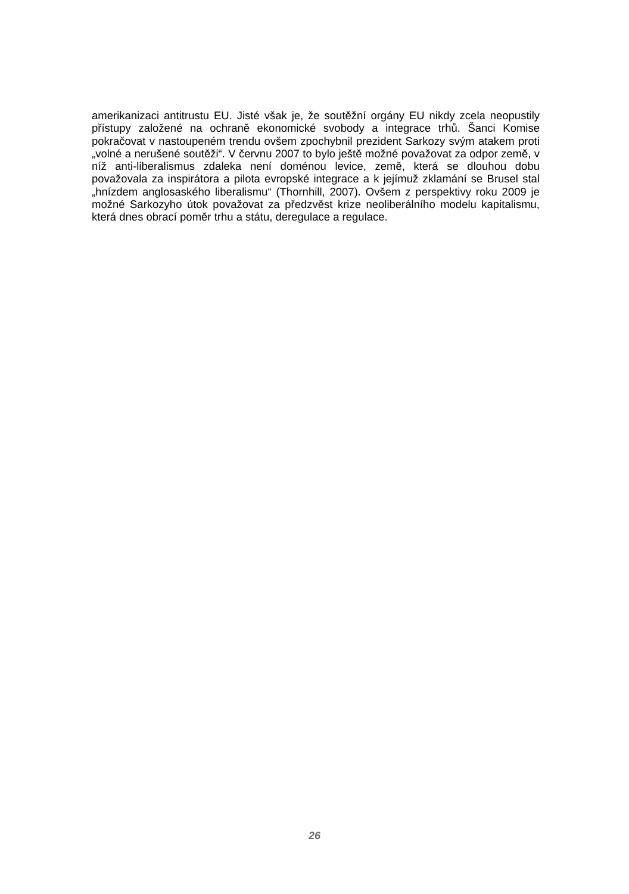amerikanizaci antitrustu EU. Jisté však je, že soutěžní orgány EU nikdy zcela neopustily přístupy založené na ochraně ekonomické svobody a integrace trhů. Šanci Komise pokračovat v nastoupeném trendu ovšem zpochybnil prezident Sarkozy svým atakem proti „volné a nerušené soutěži“. V červnu 2007 to bylo ještě možné považovat za odpor země, v níž anti-liberalismus zdaleka není doménou levice, země, která se dlouhou dobu považovala za inspirátora a pilota evropské integrace a k jejímuž zklamání se Brusel stal „hnízdem anglosaského liberalismu“ (Thornhill, 2007). Ovšem z perspektivy roku 2009 je možné Sarkozyho útok považovat za předzvěst krize neoliberálního modelu kapitalismu, která dnes obrací poměr trhu a státu, deregulace a regulace.
26